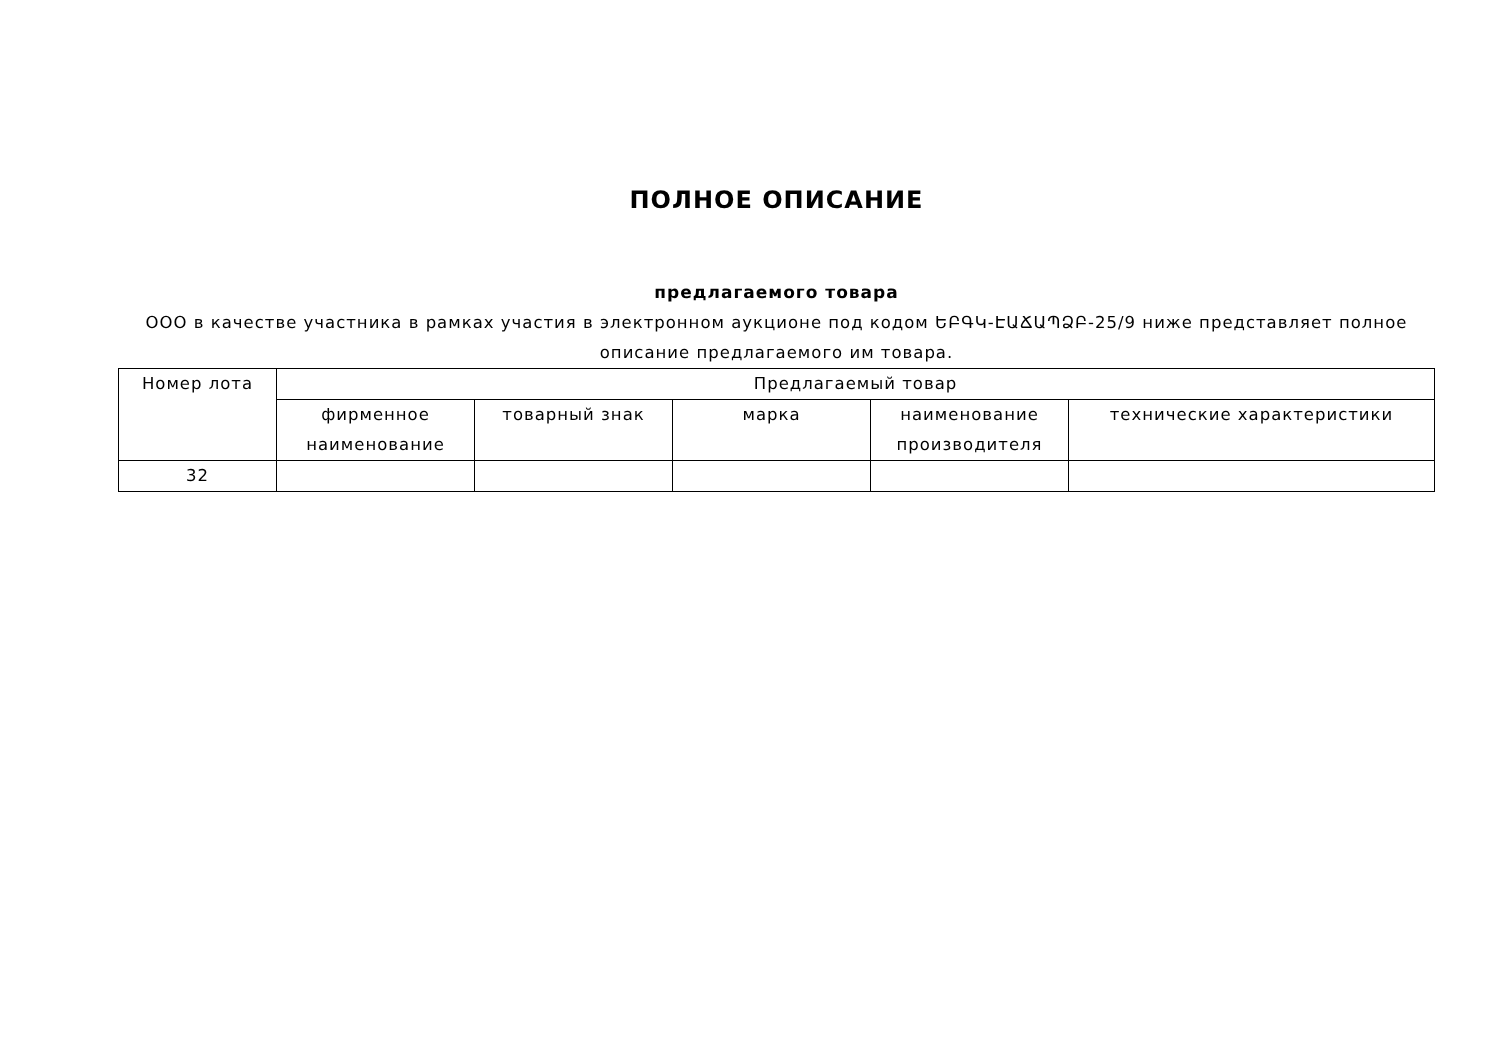ПОЛНОЕ ОПИСАНИЕ
предлагаемого товара
ООО в качестве участника в рамках участия в электронном аукционе под кодом ԵԲԳԿ-ԷԱՃԱՊՁԲ-25/9 ниже представляет полное описание предлагаемого им товара.
| Номер лота | Предлагаемый товар | | | | |
| --- | --- | --- | --- | --- | --- |
| | фирменное наименование | товарный знак | марка | наименование производителя | технические характеристики |
| 32 | | | | | |